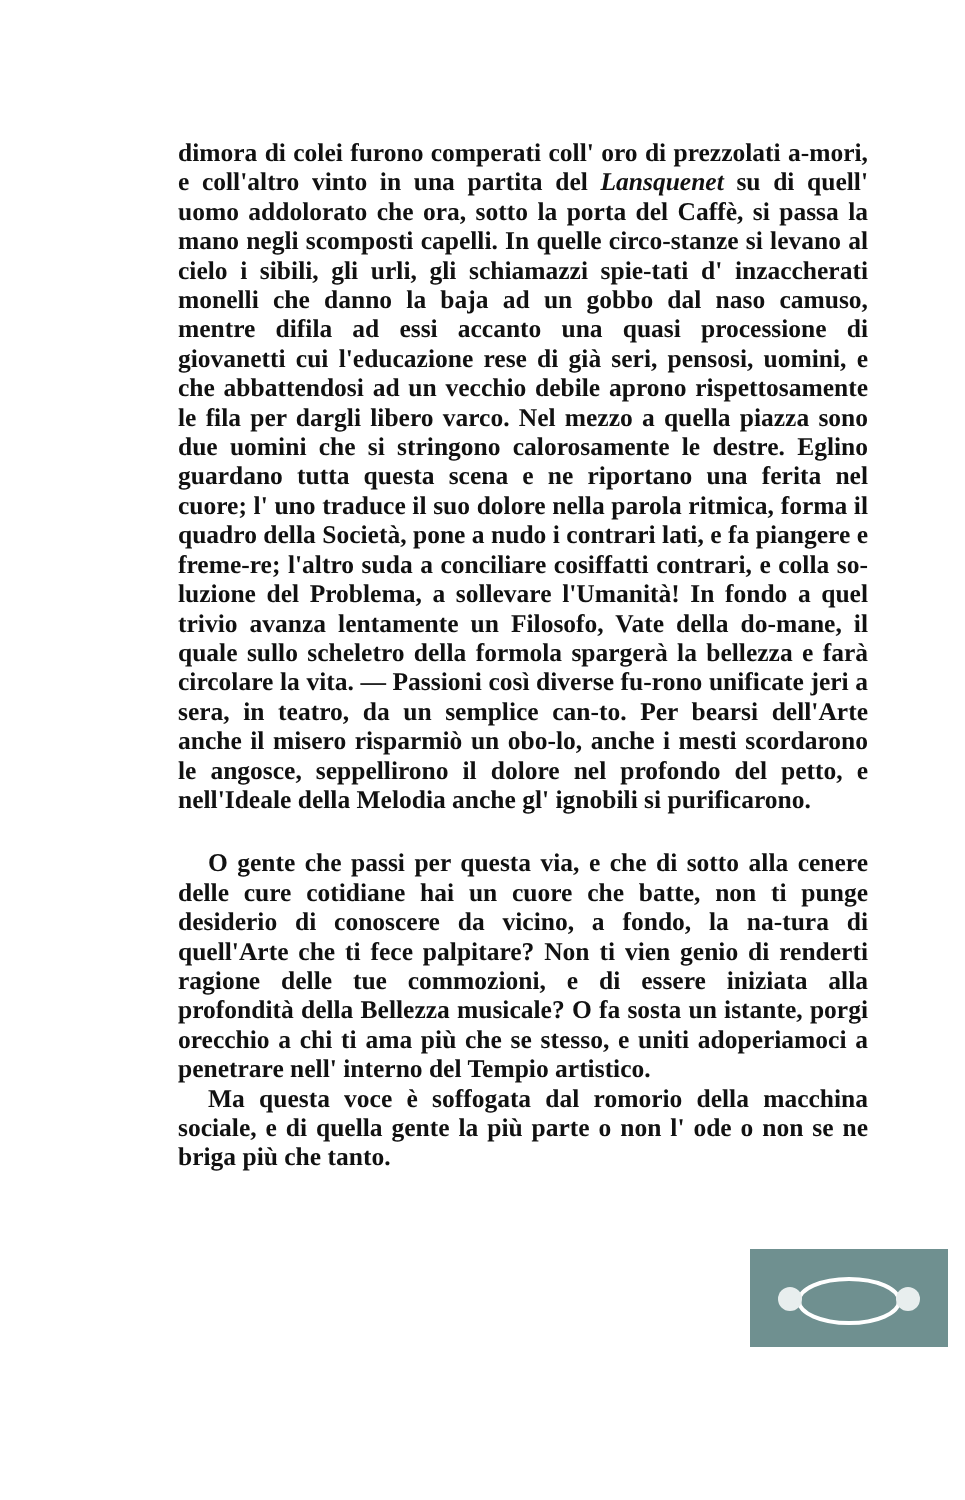dimora di colei furono comperati coll' oro di prezzolati a-mori, e coll'altro vinto in una partita del Lansquenet su di quell' uomo addolorato che ora, sotto la porta del Caffè, si passa la mano negli scomposti capelli. In quelle circo-stanze si levano al cielo i sibili, gli urli, gli schiamazzi spie-tati d' inzaccherati monelli che danno la baja ad un gobbo dal naso camuso, mentre difila ad essi accanto una quasi processione di giovanetti cui l'educazione rese di già seri, pensosi, uomini, e che abbattendosi ad un vecchio debile aprono rispettosamente le fila per dargli libero varco. Nel mezzo a quella piazza sono due uomini che si stringono calorosamente le destre. Eglino guardano tutta questa scena e ne riportano una ferita nel cuore; l' uno traduce il suo dolore nella parola ritmica, forma il quadro della Società, pone a nudo i contrari lati, e fa piangere e freme-re; l'altro suda a conciliare cosiffatti contrari, e colla so-luzione del Problema, a sollevare l'Umanità! In fondo a quel trivio avanza lentamente un Filosofo, Vate della do-mane, il quale sullo scheletro della formola spargerà la bellezza e farà circolare la vita. — Passioni così diverse fu-rono unificate jeri a sera, in teatro, da un semplice can-to. Per bearsi dell'Arte anche il misero risparmiò un obo-lo, anche i mesti scordarono le angosce, seppellirono il dolore nel profondo del petto, e nell'Ideale della Melodia anche gl' ignobili si purificarono.
O gente che passi per questa via, e che di sotto alla cenere delle cure cotidiane hai un cuore che batte, non ti punge desiderio di conoscere da vicino, a fondo, la na-tura di quell'Arte che ti fece palpitare? Non ti vien genio di renderti ragione delle tue commozioni, e di essere iniziata alla profondità della Bellezza musicale? O fa sosta un istante, porgi orecchio a chi ti ama più che se stesso, e uniti adoperiamoci a penetrare nell' interno del Tempio artistico.
Ma questa voce è soffogata dal romorio della macchina sociale, e di quella gente la più parte o non l' ode o non se ne briga più che tanto.